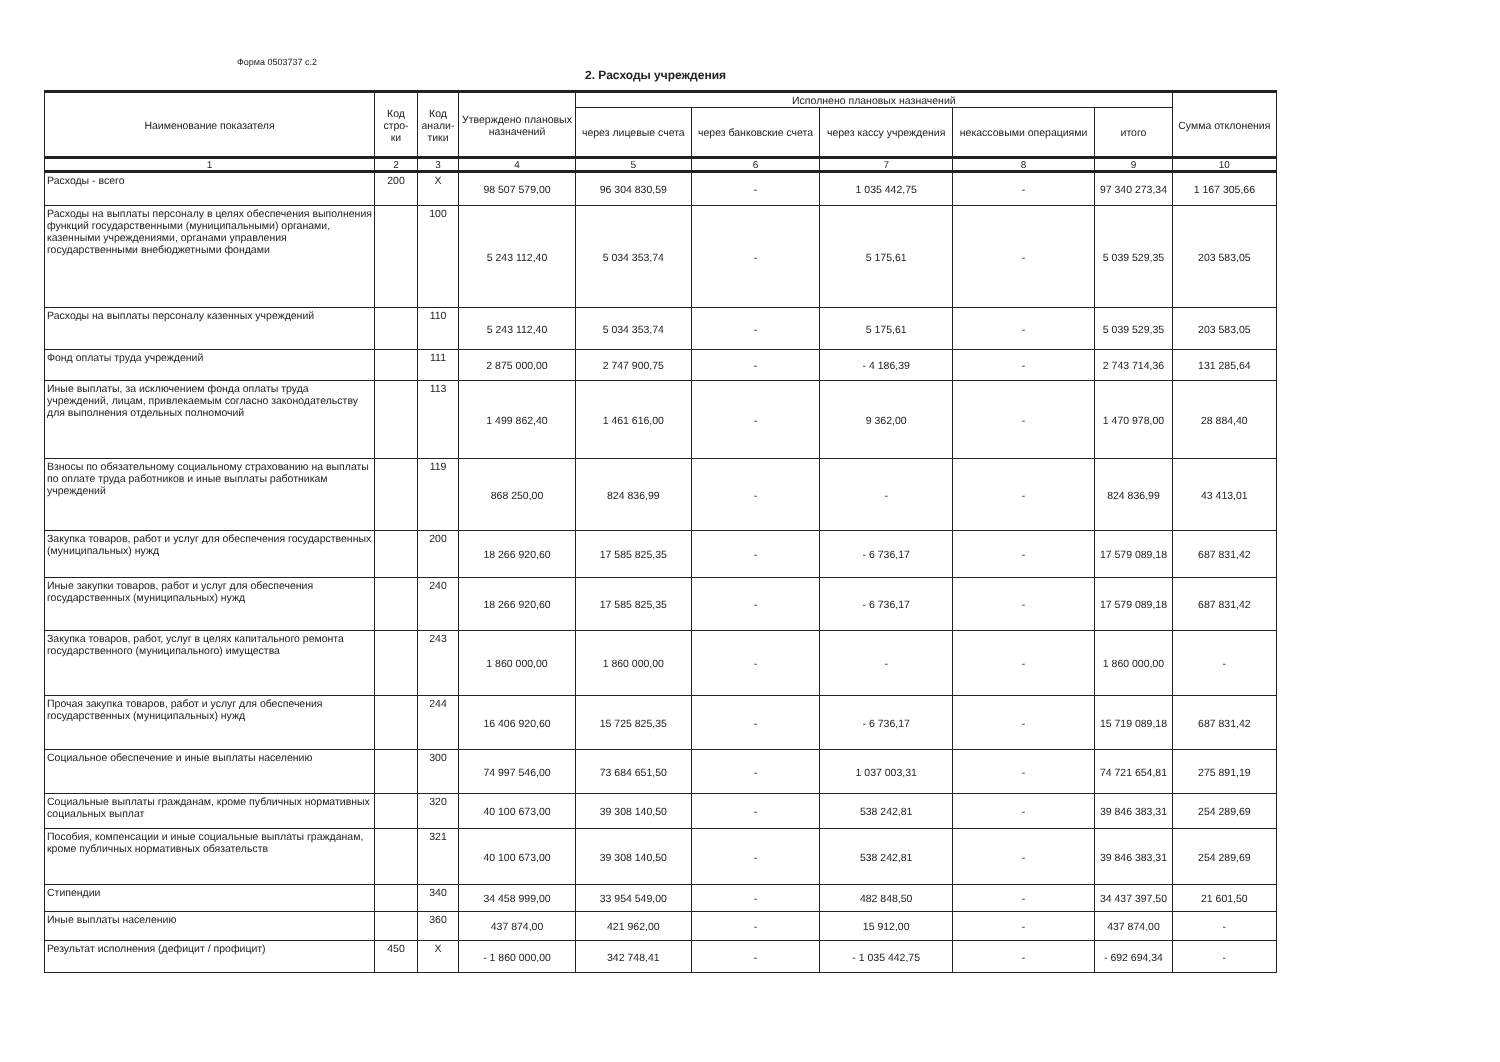Форма 0503737 с.2
2. Расходы учреждения
| Наименование показателя | Код стро- ки | Код анали- тики | Утверждено плановых назначений | Исполнено плановых назначений | | | | | Сумма отклонения |
| --- | --- | --- | --- | --- | --- | --- | --- | --- | --- |
| | | | | через лицевые счета | через банковские счета | через кассу учреждения | некассовыми операциями | итого | |
| 1 | 2 | 3 | 4 | 5 | 6 | 7 | 8 | 9 | 10 |
| Расходы - всего | 200 | X | 98 507 579,00 | 96 304 830,59 | - | 1 035 442,75 | - | 97 340 273,34 | 1 167 305,66 |
| Расходы на выплаты персоналу в целях обеспечения выполнения функций государственными (муниципальными) органами, казенными учреждениями, органами управления государственными внебюджетными фондами | | 100 | 5 243 112,40 | 5 034 353,74 | - | 5 175,61 | - | 5 039 529,35 | 203 583,05 |
| Расходы на выплаты персоналу казенных учреждений | | 110 | 5 243 112,40 | 5 034 353,74 | - | 5 175,61 | - | 5 039 529,35 | 203 583,05 |
| Фонд оплаты труда учреждений | | 111 | 2 875 000,00 | 2 747 900,75 | - | - 4 186,39 | - | 2 743 714,36 | 131 285,64 |
| Иные выплаты, за исключением фонда оплаты труда учреждений, лицам, привлекаемым согласно законодательству для выполнения отдельных полномочий | | 113 | 1 499 862,40 | 1 461 616,00 | - | 9 362,00 | - | 1 470 978,00 | 28 884,40 |
| Взносы по обязательному социальному страхованию на выплаты по оплате труда работников и иные выплаты работникам учреждений | | 119 | 868 250,00 | 824 836,99 | - | - | - | 824 836,99 | 43 413,01 |
| Закупка товаров, работ и услуг для обеспечения государственных (муниципальных) нужд | | 200 | 18 266 920,60 | 17 585 825,35 | - | - 6 736,17 | - | 17 579 089,18 | 687 831,42 |
| Иные закупки товаров, работ и услуг для обеспечения государственных (муниципальных) нужд | | 240 | 18 266 920,60 | 17 585 825,35 | - | - 6 736,17 | - | 17 579 089,18 | 687 831,42 |
| Закупка товаров, работ, услуг в целях капитального ремонта государственного (муниципального) имущества | | 243 | 1 860 000,00 | 1 860 000,00 | - | - | - | 1 860 000,00 | - |
| Прочая закупка товаров, работ и услуг для обеспечения государственных (муниципальных) нужд | | 244 | 16 406 920,60 | 15 725 825,35 | - | - 6 736,17 | - | 15 719 089,18 | 687 831,42 |
| Социальное обеспечение и иные выплаты населению | | 300 | 74 997 546,00 | 73 684 651,50 | - | 1 037 003,31 | - | 74 721 654,81 | 275 891,19 |
| Социальные выплаты гражданам, кроме публичных нормативных социальных выплат | | 320 | 40 100 673,00 | 39 308 140,50 | - | 538 242,81 | - | 39 846 383,31 | 254 289,69 |
| Пособия, компенсации и иные социальные выплаты гражданам, кроме публичных нормативных обязательств | | 321 | 40 100 673,00 | 39 308 140,50 | - | 538 242,81 | - | 39 846 383,31 | 254 289,69 |
| Стипендии | | 340 | 34 458 999,00 | 33 954 549,00 | - | 482 848,50 | - | 34 437 397,50 | 21 601,50 |
| Иные выплаты населению | | 360 | 437 874,00 | 421 962,00 | - | 15 912,00 | - | 437 874,00 | - |
| Результат исполнения (дефицит / профицит) | 450 | X | - 1 860 000,00 | 342 748,41 | - | - 1 035 442,75 | - | - 692 694,34 | - |